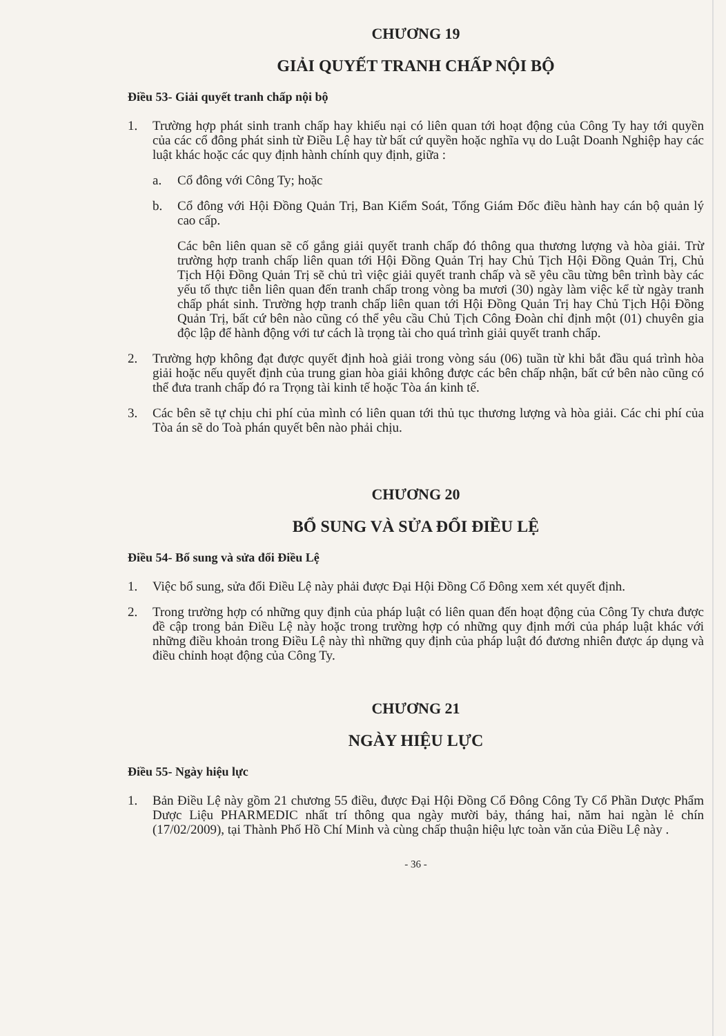CHƯƠNG 19
GIẢI QUYẾT TRANH CHẤP NỘI BỘ
Điều 53- Giải quyết tranh chấp nội bộ
1. Trường hợp phát sinh tranh chấp hay khiếu nại có liên quan tới hoạt động của Công Ty hay tới quyền của các cổ đông phát sinh từ Điều Lệ hay từ bất cứ quyền hoặc nghĩa vụ do Luật Doanh Nghiệp hay các luật khác hoặc các quy định hành chính quy định, giữa :
a. Cổ đông với Công Ty; hoặc
b. Cổ đông với Hội Đồng Quản Trị, Ban Kiểm Soát, Tổng Giám Đốc điều hành hay cán bộ quản lý cao cấp.
Các bên liên quan sẽ cố gắng giải quyết tranh chấp đó thông qua thương lượng và hòa giải. Trừ trường hợp tranh chấp liên quan tới Hội Đồng Quản Trị hay Chủ Tịch Hội Đồng Quản Trị, Chủ Tịch Hội Đồng Quản Trị sẽ chủ trì việc giải quyết tranh chấp và sẽ yêu cầu từng bên trình bày các yếu tố thực tiễn liên quan đến tranh chấp trong vòng ba mươi (30) ngày làm việc kể từ ngày tranh chấp phát sinh. Trường hợp tranh chấp liên quan tới Hội Đồng Quản Trị hay Chủ Tịch Hội Đồng Quản Trị, bất cứ bên nào cũng có thể yêu cầu Chủ Tịch Công Đoàn chỉ định một (01) chuyên gia độc lập để hành động với tư cách là trọng tài cho quá trình giải quyết tranh chấp.
2. Trường hợp không đạt được quyết định hoà giải trong vòng sáu (06) tuần từ khi bắt đầu quá trình hòa giải hoặc nếu quyết định của trung gian hòa giải không được các bên chấp nhận, bất cứ bên nào cũng có thể đưa tranh chấp đó ra Trọng tài kinh tế hoặc Tòa án kinh tế.
3. Các bên sẽ tự chịu chi phí của mình có liên quan tới thủ tục thương lượng và hòa giải. Các chi phí của Tòa án sẽ do Toà phán quyết bên nào phải chịu.
CHƯƠNG 20
BỔ SUNG VÀ SỬA ĐỔI ĐIỀU LỆ
Điều 54- Bổ sung và sửa đổi Điều Lệ
1. Việc bổ sung, sửa đổi Điều Lệ này phải được Đại Hội Đồng Cổ Đông xem xét quyết định.
2. Trong trường hợp có những quy định của pháp luật có liên quan đến hoạt động của Công Ty chưa được đề cập trong bản Điều Lệ này hoặc trong trường hợp có những quy định mới của pháp luật khác với những điều khoản trong Điều Lệ này thì những quy định của pháp luật đó đương nhiên được áp dụng và điều chỉnh hoạt động của Công Ty.
CHƯƠNG 21
NGÀY HIỆU LỰC
Điều 55- Ngày hiệu lực
1. Bản Điều Lệ này gồm 21 chương 55 điều, được Đại Hội Đồng Cổ Đông Công Ty Cổ Phần Dược Phẩm Dược Liệu PHARMEDIC nhất trí thông qua ngày mười bảy, tháng hai, năm hai ngàn lẻ chín (17/02/2009), tại Thành Phố Hồ Chí Minh và cùng chấp thuận hiệu lực toàn văn của Điều Lệ này .
- 36 -